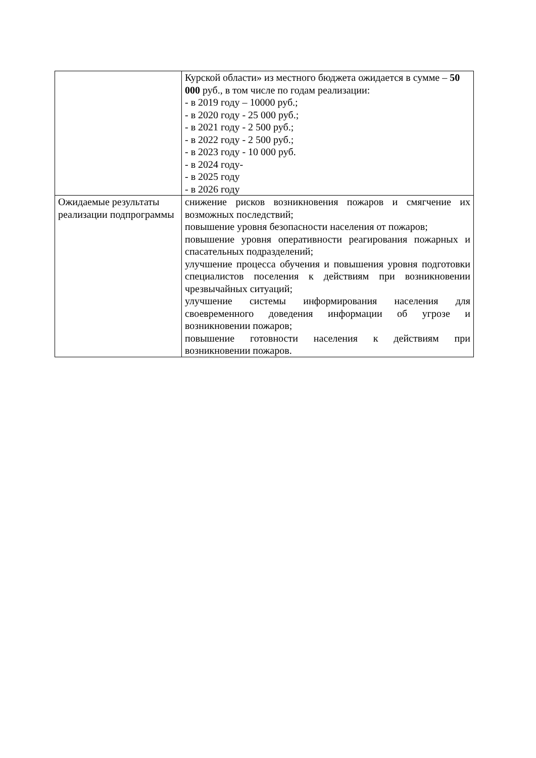| | Курской области» из местного бюджета ожидается в сумме – 50 000 руб., в том числе по годам реализации: - в 2019 году – 10000 руб.; - в 2020 году - 25 000 руб.; - в 2021 году - 2 500 руб.; - в 2022 году - 2 500 руб.; - в 2023 году - 10 000 руб. - в 2024 году- - в 2025 году - в 2026 году |
| Ожидаемые результаты реализации подпрограммы | снижение рисков возникновения пожаров и смягчение их возможных последствий; повышение уровня безопасности населения от пожаров; повышение уровня оперативности реагирования пожарных и спасательных подразделений; улучшение процесса обучения и повышения уровня подготовки специалистов поселения к действиям при возникновении чрезвычайных ситуаций; улучшение системы информирования населения для своевременного доведения информации об угрозе и возникновении пожаров; повышение готовности населения к действиям при возникновении пожаров. |